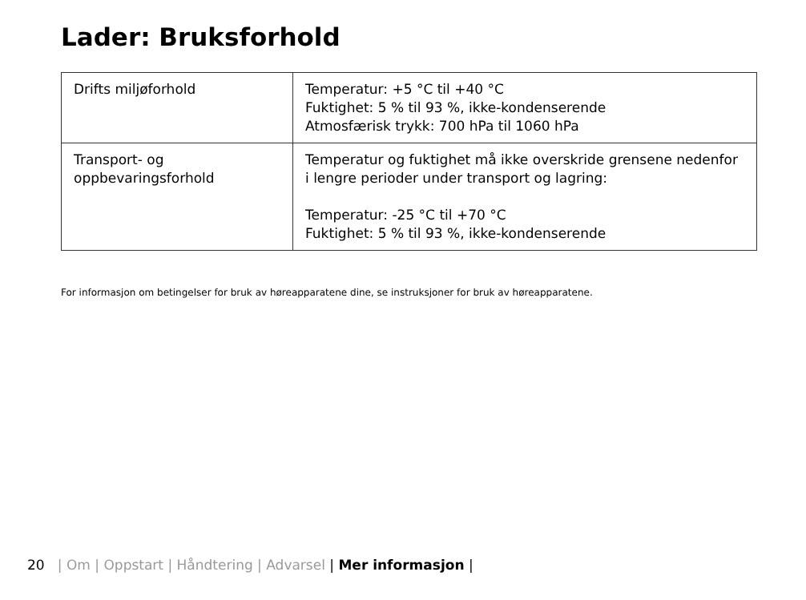Lader: Bruksforhold
| Drifts miljøforhold | Temperatur: +5 °C til +40 °C Fuktighet: 5 % til 93 %, ikke-kondenserende Atmosfærisk trykk: 700 hPa til 1060 hPa |
| Transport- og oppbevaringsforhold | Temperatur og fuktighet må ikke overskride grensene nedenfor i lengre perioder under transport og lagring: Temperatur: -25 °C til +70 °C Fuktighet: 5 % til 93 %, ikke-kondenserende |
For informasjon om betingelser for bruk av høreapparatene dine, se instruksjoner for bruk av høreapparatene.
20 | Om | Oppstart | Håndtering | Advarsel | Mer informasjon |